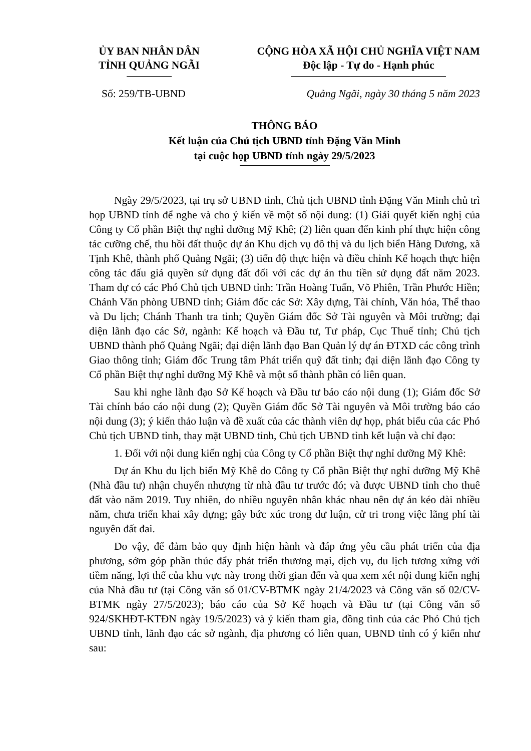ỦY BAN NHÂN DÂN
TỈNH QUẢNG NGÃI
CỘNG HÒA XÃ HỘI CHỦ NGHĨA VIỆT NAM
Độc lập - Tự do - Hạnh phúc
Số: 259/TB-UBND Quảng Ngãi, ngày 30 tháng 5 năm 2023
THÔNG BÁO
Kết luận của Chủ tịch UBND tỉnh Đặng Văn Minh
tại cuộc họp UBND tỉnh ngày 29/5/2023
Ngày 29/5/2023, tại trụ sở UBND tỉnh, Chủ tịch UBND tỉnh Đặng Văn Minh chủ trì họp UBND tỉnh để nghe và cho ý kiến về một số nội dung: (1) Giải quyết kiến nghị của Công ty Cổ phần Biệt thự nghỉ dưỡng Mỹ Khê; (2) liên quan đến kinh phí thực hiện công tác cưỡng chế, thu hồi đất thuộc dự án Khu dịch vụ đô thị và du lịch biển Hàng Dương, xã Tịnh Khê, thành phố Quảng Ngãi; (3) tiến độ thực hiện và điều chỉnh Kế hoạch thực hiện công tác đấu giá quyền sử dụng đất đối với các dự án thu tiền sử dụng đất năm 2023. Tham dự có các Phó Chủ tịch UBND tỉnh: Trần Hoàng Tuấn, Võ Phiên, Trần Phước Hiền; Chánh Văn phòng UBND tỉnh; Giám đốc các Sở: Xây dựng, Tài chính, Văn hóa, Thể thao và Du lịch; Chánh Thanh tra tỉnh; Quyền Giám đốc Sở Tài nguyên và Môi trường; đại diện lãnh đạo các Sở, ngành: Kế hoạch và Đầu tư, Tư pháp, Cục Thuế tỉnh; Chủ tịch UBND thành phố Quảng Ngãi; đại diện lãnh đạo Ban Quản lý dự án ĐTXD các công trình Giao thông tỉnh; Giám đốc Trung tâm Phát triển quỹ đất tỉnh; đại diện lãnh đạo Công ty Cổ phần Biệt thự nghỉ dưỡng Mỹ Khê và một số thành phần có liên quan.
Sau khi nghe lãnh đạo Sở Kế hoạch và Đầu tư báo cáo nội dung (1); Giám đốc Sở Tài chính báo cáo nội dung (2); Quyền Giám đốc Sở Tài nguyên và Môi trường báo cáo nội dung (3); ý kiến thảo luận và đề xuất của các thành viên dự họp, phát biểu của các Phó Chủ tịch UBND tỉnh, thay mặt UBND tỉnh, Chủ tịch UBND tỉnh kết luận và chỉ đạo:
1. Đối với nội dung kiến nghị của Công ty Cổ phần Biệt thự nghỉ dưỡng Mỹ Khê:
Dự án Khu du lịch biển Mỹ Khê do Công ty Cổ phần Biệt thự nghỉ dưỡng Mỹ Khê (Nhà đầu tư) nhận chuyển nhượng từ nhà đầu tư trước đó; và được UBND tỉnh cho thuê đất vào năm 2019. Tuy nhiên, do nhiều nguyên nhân khác nhau nên dự án kéo dài nhiều năm, chưa triển khai xây dựng; gây bức xúc trong dư luận, cử tri trong việc lãng phí tài nguyên đất đai.
Do vậy, để đảm bảo quy định hiện hành và đáp ứng yêu cầu phát triển của địa phương, sớm góp phần thúc đẩy phát triển thương mại, dịch vụ, du lịch tương xứng với tiềm năng, lợi thế của khu vực này trong thời gian đến và qua xem xét nội dung kiến nghị của Nhà đầu tư (tại Công văn số 01/CV-BTMK ngày 21/4/2023 và Công văn số 02/CV-BTMK ngày 27/5/2023); báo cáo của Sở Kế hoạch và Đầu tư (tại Công văn số 924/SKHĐT-KTĐN ngày 19/5/2023) và ý kiến tham gia, đồng tình của các Phó Chủ tịch UBND tỉnh, lãnh đạo các sở ngành, địa phương có liên quan, UBND tỉnh có ý kiến như sau: